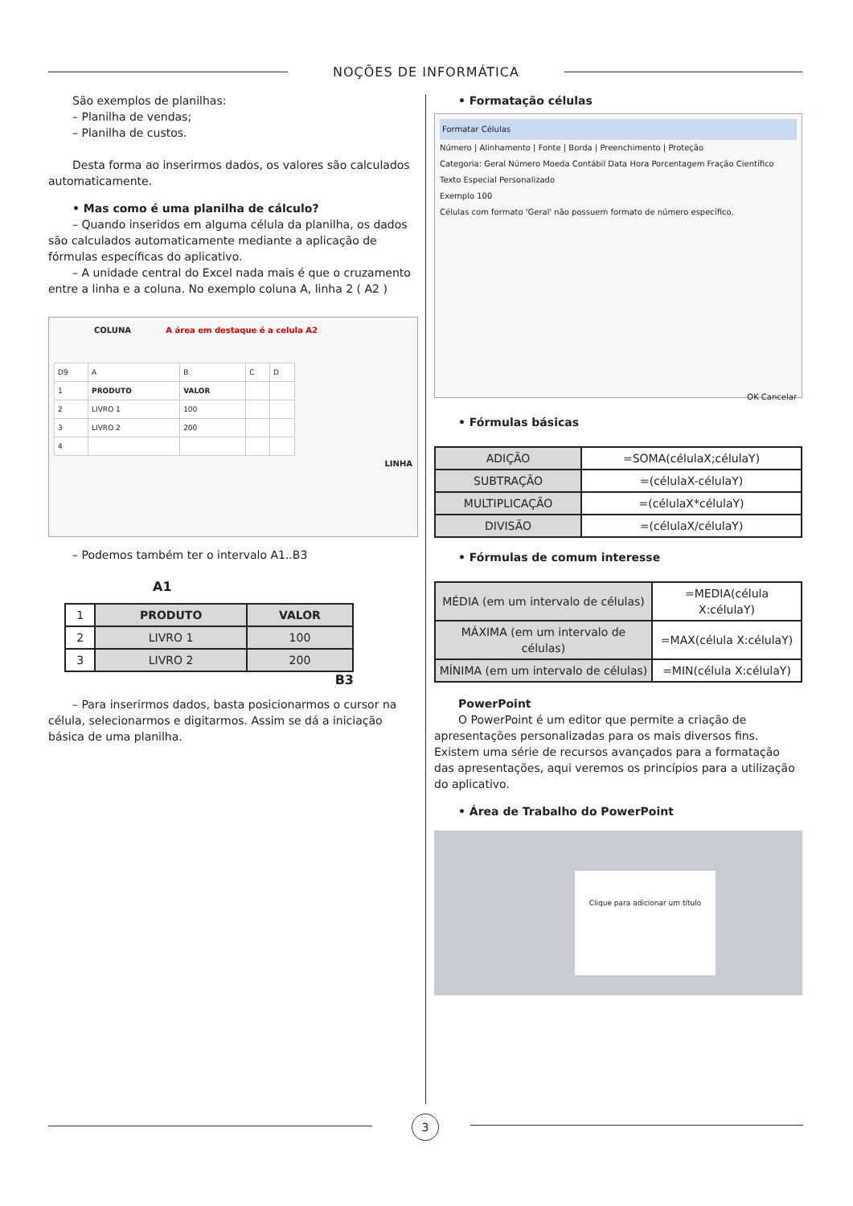NOÇÕES DE INFORMÁTICA
São exemplos de planilhas:
– Planilha de vendas;
– Planilha de custos.
Desta forma ao inserirmos dados, os valores são calculados automaticamente.
• Mas como é uma planilha de cálculo?
– Quando inseridos em alguma célula da planilha, os dados são calculados automaticamente mediante a aplicação de fórmulas específicas do aplicativo.
– A unidade central do Excel nada mais é que o cruzamento entre a linha e a coluna. No exemplo coluna A, linha 2 ( A2 )
COLUNA A área em destaque é a celula A2
| D9 | A | B | C | D |
| 1 | PRODUTO | VALOR | | |
| 2 | LIVRO 1 | 100 | | |
| 3 | LIVRO 2 | 200 | | |
| 4 | | | | |
LINHA
– Podemos também ter o intervalo A1..B3
A1
| 1 | PRODUTO | VALOR |
| 2 | LIVRO 1 | 100 |
| 3 | LIVRO 2 | 200 |
B3
– Para inserirmos dados, basta posicionarmos o cursor na célula, selecionarmos e digitarmos. Assim se dá a iniciação básica de uma planilha.
• Formatação células
Formatar Células
Número | Alinhamento | Fonte | Borda | Preenchimento | Proteção
Categoria: Geral Número Moeda Contábil Data Hora Porcentagem Fração Científico Texto Especial Personalizado
Exemplo 100
Células com formato 'Geral' não possuem formato de número específico.
OK Cancelar
• Fórmulas básicas
| ADIÇÃO | =SOMA(célulaX;célulaY) |
| SUBTRAÇÃO | =(célulaX-célulaY) |
| MULTIPLICAÇÃO | =(célulaX*célulaY) |
| DIVISÃO | =(célulaX/célulaY) |
• Fórmulas de comum interesse
| MÉDIA (em um intervalo de células) | =MEDIA(célula X:célulaY) |
| MÁXIMA (em um intervalo de células) | =MAX(célula X:célulaY) |
| MÍNIMA (em um intervalo de células) | =MIN(célula X:célulaY) |
PowerPoint
O PowerPoint é um editor que permite a criação de apresentações personalizadas para os mais diversos fins. Existem uma série de recursos avançados para a formatação das apresentações, aqui veremos os princípios para a utilização do aplicativo.
• Área de Trabalho do PowerPoint
Clique para adicionar um título
3